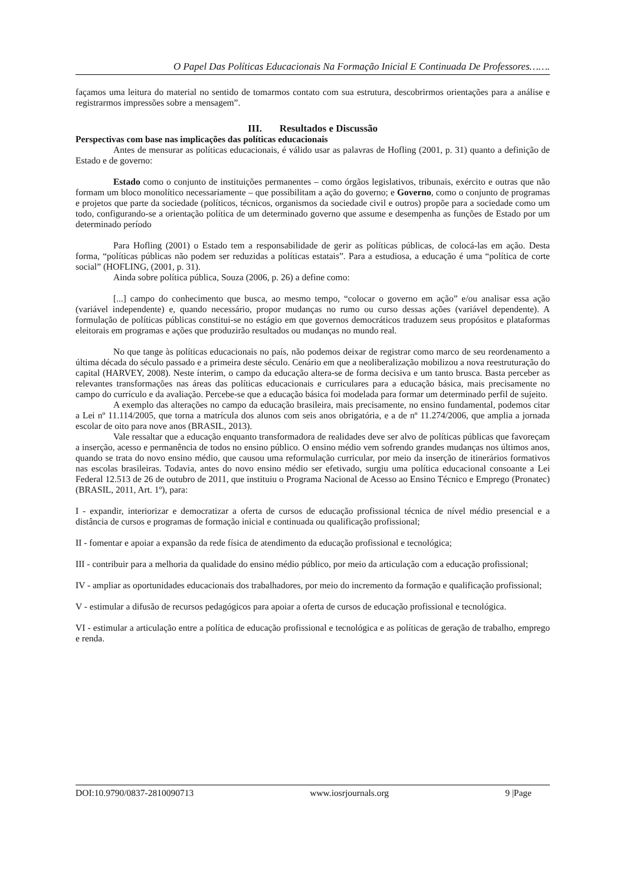O Papel Das Políticas Educacionais Na Formação Inicial E Continuada De Professores…….
façamos uma leitura do material no sentido de tomarmos contato com sua estrutura, descobrirmos orientações para a análise e registrarmos impressões sobre a mensagem”.
III. Resultados e Discussão
Perspectivas com base nas implicações das políticas educacionais
Antes de mensurar as políticas educacionais, é válido usar as palavras de Hofling (2001, p. 31) quanto a definição de Estado e de governo:
Estado como o conjunto de instituições permanentes – como órgãos legislativos, tribunais, exército e outras que não formam um bloco monolítico necessariamente – que possibilitam a ação do governo; e Governo, como o conjunto de programas e projetos que parte da sociedade (políticos, técnicos, organismos da sociedade civil e outros) propõe para a sociedade como um todo, configurando-se a orientação política de um determinado governo que assume e desempenha as funções de Estado por um determinado período
Para Hofling (2001) o Estado tem a responsabilidade de gerir as políticas públicas, de colocá-las em ação. Desta forma, “políticas públicas não podem ser reduzidas a políticas estatais”. Para a estudiosa, a educação é uma “política de corte social” (HOFLING, (2001, p. 31).
Ainda sobre política pública, Souza (2006, p. 26) a define como:
[...] campo do conhecimento que busca, ao mesmo tempo, “colocar o governo em ação” e/ou analisar essa ação (variável independente) e, quando necessário, propor mudanças no rumo ou curso dessas ações (variável dependente). A formulação de políticas públicas constitui-se no estágio em que governos democráticos traduzem seus propósitos e plataformas eleitorais em programas e ações que produzirão resultados ou mudanças no mundo real.
No que tange às políticas educacionais no país, não podemos deixar de registrar como marco de seu reordenamento a última década do século passado e a primeira deste século. Cenário em que a neoliberalização mobilizou a nova reestruturação do capital (HARVEY, 2008). Neste ínterim, o campo da educação altera-se de forma decisiva e um tanto brusca. Basta perceber as relevantes transformações nas áreas das políticas educacionais e curriculares para a educação básica, mais precisamente no campo do currículo e da avaliação. Percebe-se que a educação básica foi modelada para formar um determinado perfil de sujeito.
A exemplo das alterações no campo da educação brasileira, mais precisamente, no ensino fundamental, podemos citar a Lei nº 11.114/2005, que torna a matrícula dos alunos com seis anos obrigatória, e a de nº 11.274/2006, que amplia a jornada escolar de oito para nove anos (BRASIL, 2013).
Vale ressaltar que a educação enquanto transformadora de realidades deve ser alvo de políticas públicas que favoreçam a inserção, acesso e permanência de todos no ensino público. O ensino médio vem sofrendo grandes mudanças nos últimos anos, quando se trata do novo ensino médio, que causou uma reformulação curricular, por meio da inserção de itinerários formativos nas escolas brasileiras. Todavia, antes do novo ensino médio ser efetivado, surgiu uma política educacional consoante a Lei Federal 12.513 de 26 de outubro de 2011, que instituiu o Programa Nacional de Acesso ao Ensino Técnico e Emprego (Pronatec) (BRASIL, 2011, Art. 1º), para:
I - expandir, interiorizar e democratizar a oferta de cursos de educação profissional técnica de nível médio presencial e a distância de cursos e programas de formação inicial e continuada ou qualificação profissional;
II - fomentar e apoiar a expansão da rede física de atendimento da educação profissional e tecnológica;
III - contribuir para a melhoria da qualidade do ensino médio público, por meio da articulação com a educação profissional;
IV - ampliar as oportunidades educacionais dos trabalhadores, por meio do incremento da formação e qualificação profissional;
V - estimular a difusão de recursos pedagógicos para apoiar a oferta de cursos de educação profissional e tecnológica.
VI - estimular a articulação entre a política de educação profissional e tecnológica e as políticas de geração de trabalho, emprego e renda.
DOI:10.9790/0837-2810090713 www.iosrjournals.org 9 |Page